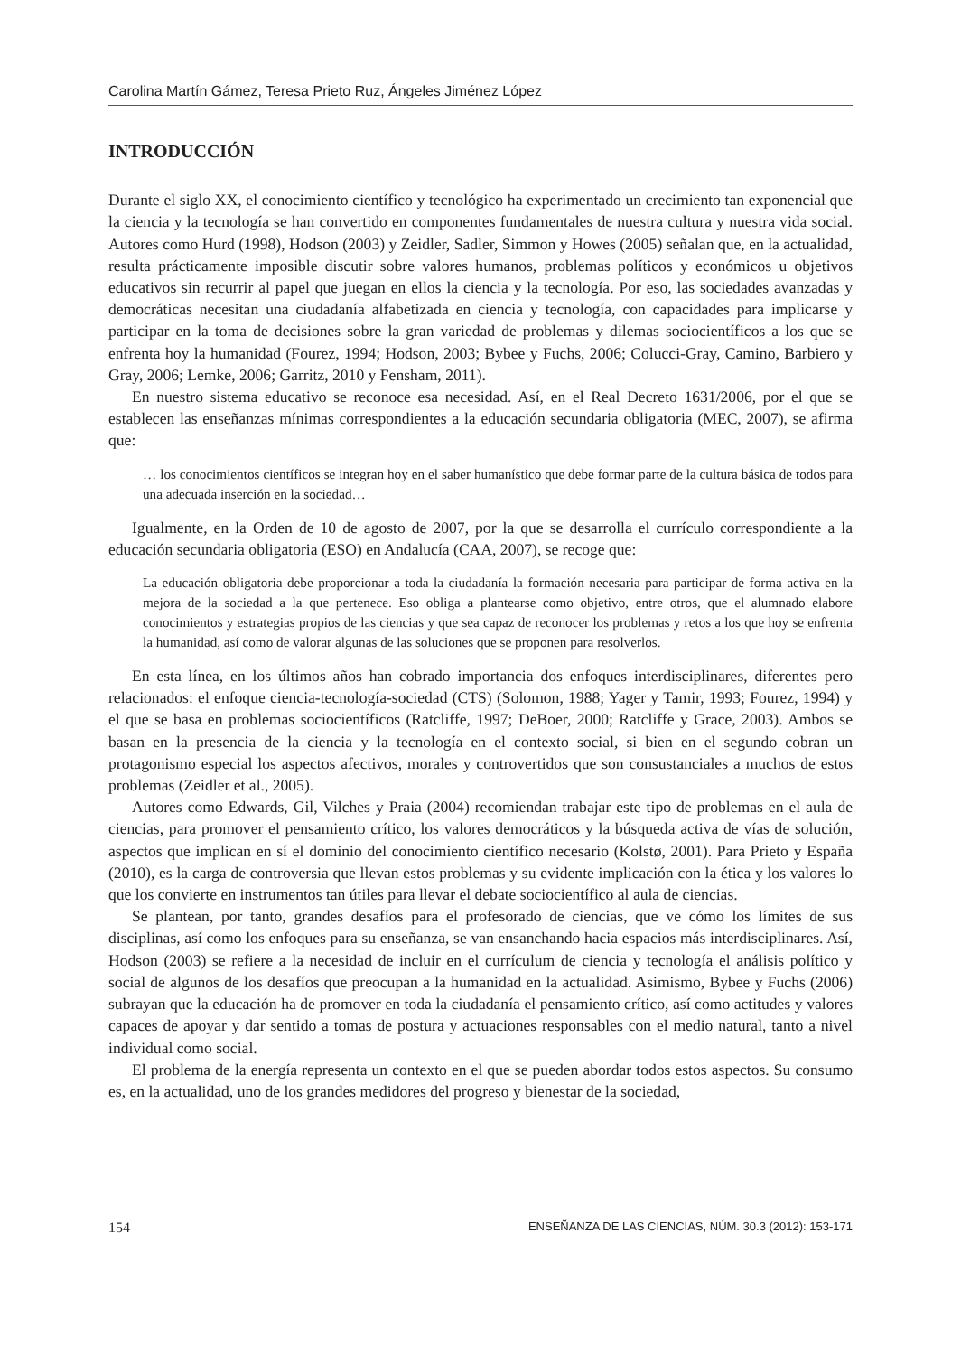Carolina Martín Gámez, Teresa Prieto Ruz, Ángeles Jiménez López
INTRODUCCIÓN
Durante el siglo XX, el conocimiento científico y tecnológico ha experimentado un crecimiento tan exponencial que la ciencia y la tecnología se han convertido en componentes fundamentales de nuestra cultura y nuestra vida social. Autores como Hurd (1998), Hodson (2003) y Zeidler, Sadler, Simmon y Howes (2005) señalan que, en la actualidad, resulta prácticamente imposible discutir sobre valores humanos, problemas políticos y económicos u objetivos educativos sin recurrir al papel que juegan en ellos la ciencia y la tecnología. Por eso, las sociedades avanzadas y democráticas necesitan una ciudadanía alfabetizada en ciencia y tecnología, con capacidades para implicarse y participar en la toma de decisiones sobre la gran variedad de problemas y dilemas sociocientíficos a los que se enfrenta hoy la humanidad (Fourez, 1994; Hodson, 2003; Bybee y Fuchs, 2006; Colucci-Gray, Camino, Barbiero y Gray, 2006; Lemke, 2006; Garritz, 2010 y Fensham, 2011).
En nuestro sistema educativo se reconoce esa necesidad. Así, en el Real Decreto 1631/2006, por el que se establecen las enseñanzas mínimas correspondientes a la educación secundaria obligatoria (MEC, 2007), se afirma que:
… los conocimientos científicos se integran hoy en el saber humanístico que debe formar parte de la cultura básica de todos para una adecuada inserción en la sociedad…
Igualmente, en la Orden de 10 de agosto de 2007, por la que se desarrolla el currículo correspondiente a la educación secundaria obligatoria (ESO) en Andalucía (CAA, 2007), se recoge que:
La educación obligatoria debe proporcionar a toda la ciudadanía la formación necesaria para participar de forma activa en la mejora de la sociedad a la que pertenece. Eso obliga a plantearse como objetivo, entre otros, que el alumnado elabore conocimientos y estrategias propios de las ciencias y que sea capaz de reconocer los problemas y retos a los que hoy se enfrenta la humanidad, así como de valorar algunas de las soluciones que se proponen para resolverlos.
En esta línea, en los últimos años han cobrado importancia dos enfoques interdisciplinares, diferentes pero relacionados: el enfoque ciencia-tecnología-sociedad (CTS) (Solomon, 1988; Yager y Tamir, 1993; Fourez, 1994) y el que se basa en problemas sociocientíficos (Ratcliffe, 1997; DeBoer, 2000; Ratcliffe y Grace, 2003). Ambos se basan en la presencia de la ciencia y la tecnología en el contexto social, si bien en el segundo cobran un protagonismo especial los aspectos afectivos, morales y controvertidos que son consustanciales a muchos de estos problemas (Zeidler et al., 2005).
Autores como Edwards, Gil, Vilches y Praia (2004) recomiendan trabajar este tipo de problemas en el aula de ciencias, para promover el pensamiento crítico, los valores democráticos y la búsqueda activa de vías de solución, aspectos que implican en sí el dominio del conocimiento científico necesario (Kolstø, 2001). Para Prieto y España (2010), es la carga de controversia que llevan estos problemas y su evidente implicación con la ética y los valores lo que los convierte en instrumentos tan útiles para llevar el debate sociocientífico al aula de ciencias.
Se plantean, por tanto, grandes desafíos para el profesorado de ciencias, que ve cómo los límites de sus disciplinas, así como los enfoques para su enseñanza, se van ensanchando hacia espacios más interdisciplinares. Así, Hodson (2003) se refiere a la necesidad de incluir en el currículum de ciencia y tecnología el análisis político y social de algunos de los desafíos que preocupan a la humanidad en la actualidad. Asimismo, Bybee y Fuchs (2006) subrayan que la educación ha de promover en toda la ciudadanía el pensamiento crítico, así como actitudes y valores capaces de apoyar y dar sentido a tomas de postura y actuaciones responsables con el medio natural, tanto a nivel individual como social.
El problema de la energía representa un contexto en el que se pueden abordar todos estos aspectos. Su consumo es, en la actualidad, uno de los grandes medidores del progreso y bienestar de la sociedad,
154 ENSEÑANZA DE LAS CIENCIAS, NÚM. 30.3 (2012): 153-171